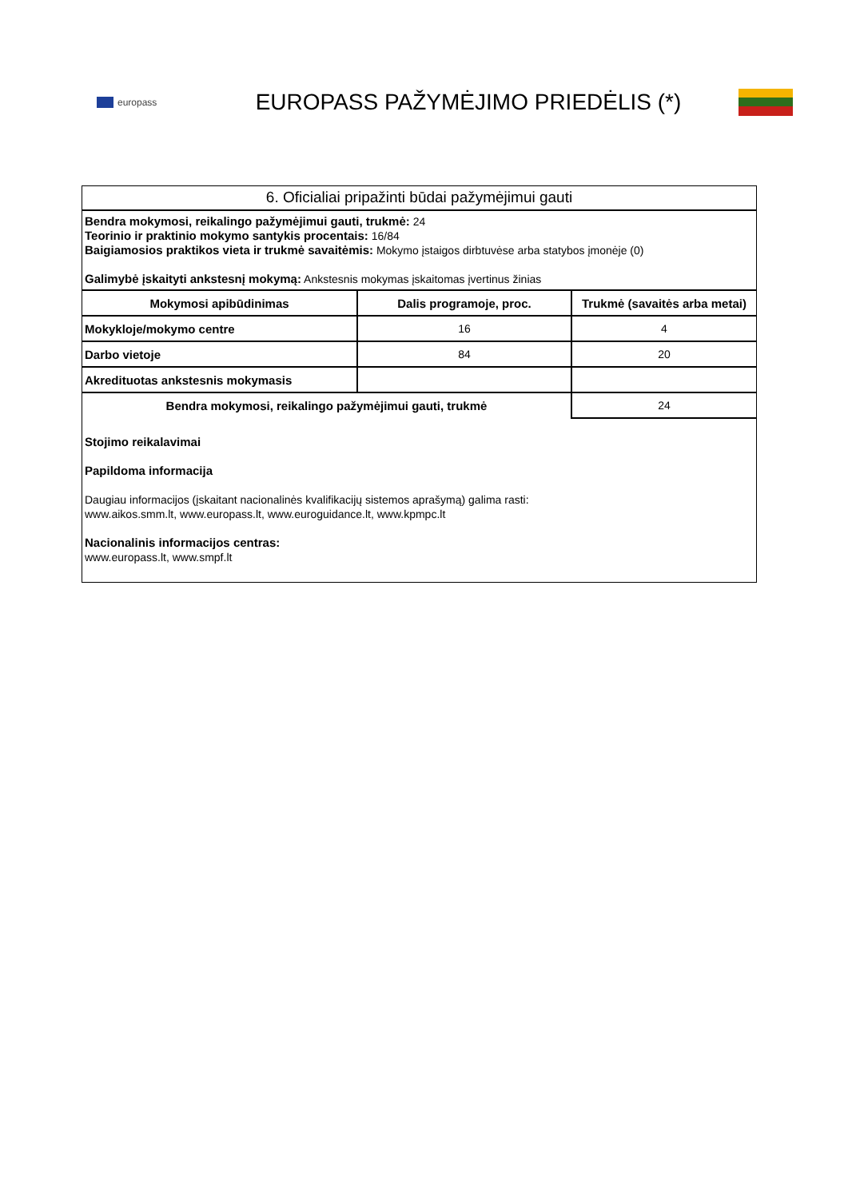europass
EUROPASS PAŽYMĖJIMO PRIEDĖLIS (*)
6. Oficialiai pripažinti būdai pažymėjimui gauti
Bendra mokymosi, reikalingo pažymėjimui gauti, trukmė: 24
Teorinio ir praktinio mokymo santykis procentais: 16/84
Baigiamosios praktikos vieta ir trukmė savaitėmis: Mokymo įstaigos dirbtuvėse arba statybos įmonėje (0)
Galimybė įskaityti ankstesnį mokymą: Ankstesnis mokymas įskaitomas įvertinus žinias
| Mokymosi apibūdinimas | Dalis programoje, proc. | Trukmė (savaitės arba metai) |
| --- | --- | --- |
| Mokykloje/mokymo centre | 16 | 4 |
| Darbo vietoje | 84 | 20 |
| Akredituotas ankstesnis mokymasis | | |
| Bendra mokymosi, reikalingo pažymėjimui gauti, trukmė | | 24 |
Stojimo reikalavimai
Papildoma informacija
Daugiau informacijos (įskaitant nacionalinės kvalifikacijų sistemos aprašymą) galima rasti:
www.aikos.smm.lt, www.europass.lt, www.euroguidance.lt, www.kpmpc.lt
Nacionalinis informacijos centras:
www.europass.lt, www.smpf.lt